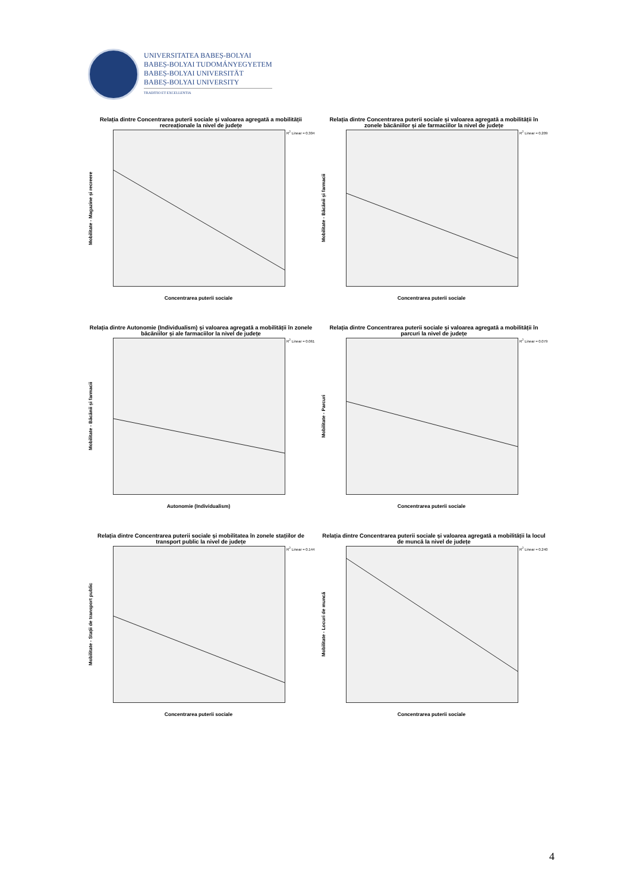UNIVERSITATEA BABEȘ-BOLYAI
BABEȘ-BOLYAI TUDOMÁNYEGYETEM
BABEȘ-BOLYAI UNIVERSITÄT
BABEȘ-BOLYAI UNIVERSITY
TRADITIO ET EXCELLENTIA
Relația dintre Concentrarea puterii sociale și valoarea agregată a mobilității recreaționale la nivel de județe
Mobilitate - Magazine și recreere
R<sup>2</sup> Linear = 0.304
Concentrarea puterii sociale
Relația dintre Concentrarea puterii sociale și valoarea agregată a mobilității în zonele băcăniilor și ale farmaciilor la nivel de județe
Mobilitate - Băcănii și farmacii
R<sup>2</sup> Linear = 0.209
Concentrarea puterii sociale
Relația dintre Autonomie (Individualism) și valoarea agregată a mobilității în zonele băcăniilor și ale farmaciilor la nivel de județe
Mobilitate - Băcănii și farmacii
R<sup>2</sup> Linear = 0.061
Autonomie (Individualism)
Relația dintre Concentrarea puterii sociale și valoarea agregată a mobilității în parcuri la nivel de județe
Mobilitate - Parcuri
R<sup>2</sup> Linear = 0.079
Concentrarea puterii sociale
Relația dintre Concentrarea puterii sociale și mobilitatea în zonele stațiilor de transport public la nivel de județe
Mobilitate - Stații de transport public
R<sup>2</sup> Linear = 0.144
Concentrarea puterii sociale
Relația dintre Concentrarea puterii sociale și valoarea agregată a mobilității la locul de muncă la nivel de județe
Mobilitate - Locuri de muncă
R<sup>2</sup> Linear = 0.240
Concentrarea puterii sociale
4